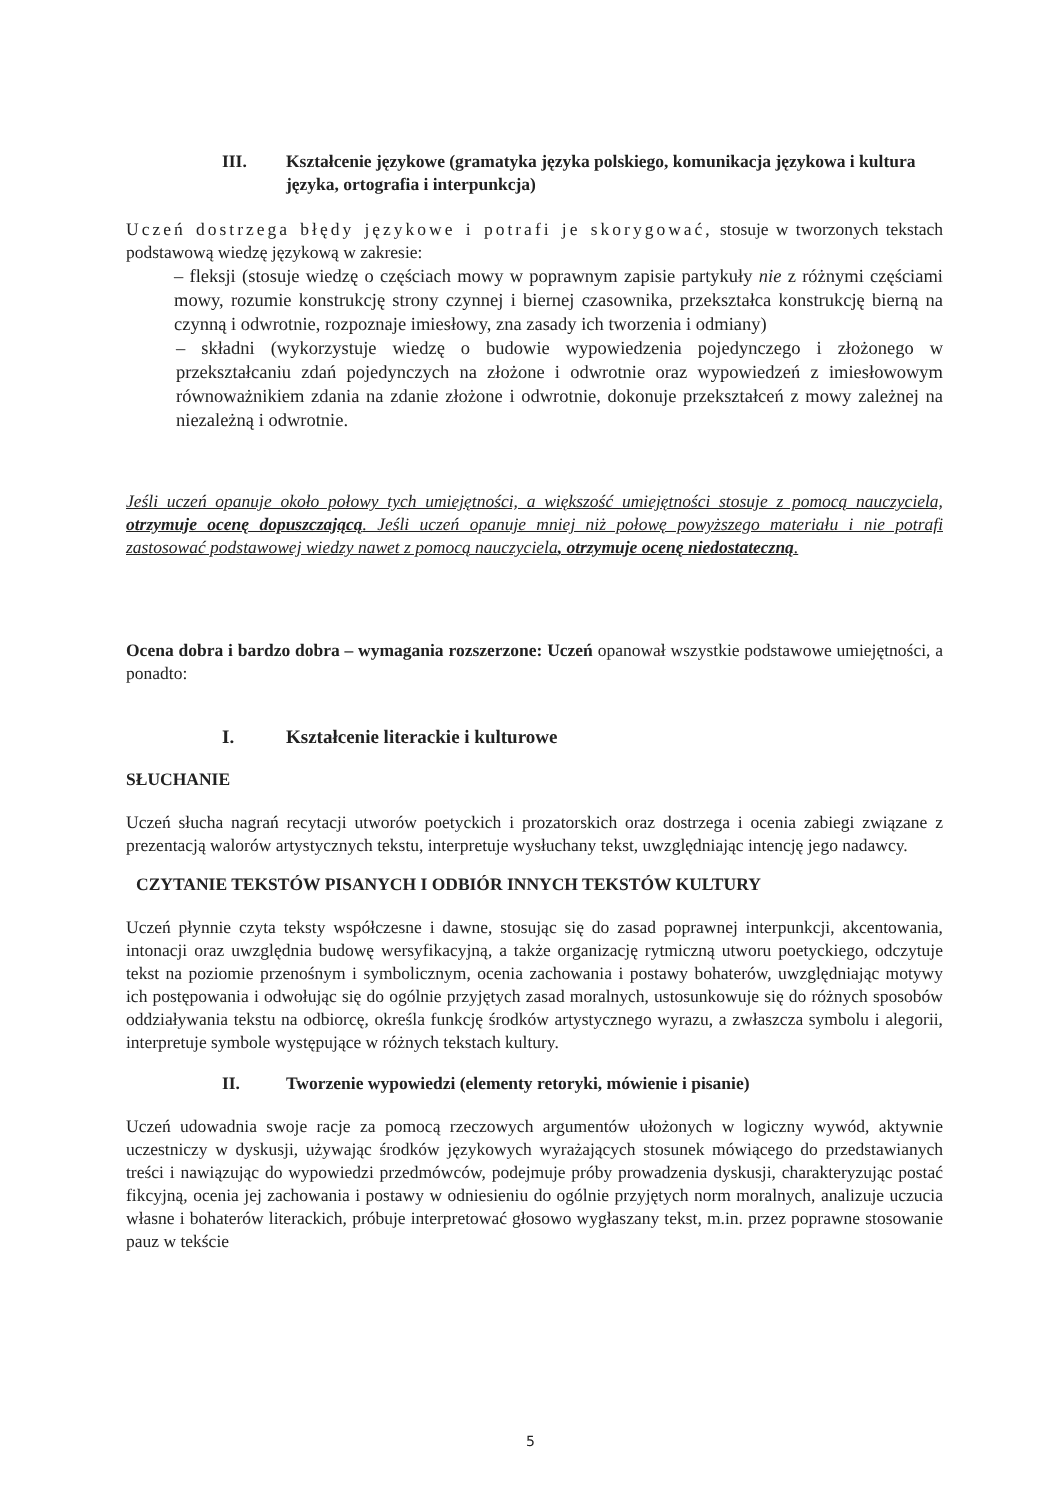III. Kształcenie językowe (gramatyka języka polskiego, komunikacja językowa i kultura języka, ortografia i interpunkcja)
Uczeń dostrzega błędy językowe i potrafi je skorygować, stosuje w tworzonych tekstach podstawową wiedzę językową w zakresie:
– fleksji (stosuje wiedzę o częściach mowy w poprawnym zapisie partykuły nie z różnymi częściami mowy, rozumie konstrukcję strony czynnej i biernej czasownika, przekształca konstrukcję bierną na czynną i odwrotnie, rozpoznaje imiesłowy, zna zasady ich tworzenia i odmiany)
– składni (wykorzystuje wiedzę o budowie wypowiedzenia pojedynczego i złożonego w przekształcaniu zdań pojedynczych na złożone i odwrotnie oraz wypowiedzeń z imiesłowowym równoważnikiem zdania na zdanie złożone i odwrotnie, dokonuje przekształceń z mowy zależnej na niezależną i odwrotnie.
Jeśli uczeń opanuje około połowy tych umiejętności, a większość umiejętności stosuje z pomocą nauczyciela, otrzymuje ocenę dopuszczającą. Jeśli uczeń opanuje mniej niż połowę powyższego materiału i nie potrafi zastosować podstawowej wiedzy nawet z pomocą nauczyciela, otrzymuje ocenę niedostateczną.
Ocena dobra i bardzo dobra – wymagania rozszerzone: Uczeń opanował wszystkie podstawowe umiejętności, a ponadto:
I. Kształcenie literackie i kulturowe
SŁUCHANIE
Uczeń słucha nagrań recytacji utworów poetyckich i prozatorskich oraz dostrzega i ocenia zabiegi związane z prezentacją walorów artystycznych tekstu, interpretuje wysłuchany tekst, uwzględniając intencję jego nadawcy.
CZYTANIE TEKSTÓW PISANYCH I ODBIÓR INNYCH TEKSTÓW KULTURY
Uczeń płynnie czyta teksty współczesne i dawne, stosując się do zasad poprawnej interpunkcji, akcentowania, intonacji oraz uwzględnia budowę wersyfikacyjną, a także organizację rytmiczną utworu poetyckiego, odczytuje tekst na poziomie przenośnym i symbolicznym, ocenia zachowania i postawy bohaterów, uwzględniając motywy ich postępowania i odwołując się do ogólnie przyjętych zasad moralnych, ustosunkowuje się do różnych sposobów oddziaływania tekstu na odbiorcę, określa funkcję środków artystycznego wyrazu, a zwłaszcza symbolu i alegorii, interpretuje symbole występujące w różnych tekstach kultury.
II. Tworzenie wypowiedzi (elementy retoryki, mówienie i pisanie)
Uczeń udowadnia swoje racje za pomocą rzeczowych argumentów ułożonych w logiczny wywód, aktywnie uczestniczy w dyskusji, używając środków językowych wyrażających stosunek mówiącego do przedstawianych treści i nawiązując do wypowiedzi przedmówców, podejmuje próby prowadzenia dyskusji, charakteryzując postać fikcyjną, ocenia jej zachowania i postawy w odniesieniu do ogólnie przyjętych norm moralnych, analizuje uczucia własne i bohaterów literackich, próbuje interpretować głosowo wygłaszany tekst, m.in. przez poprawne stosowanie pauz w tekście
5